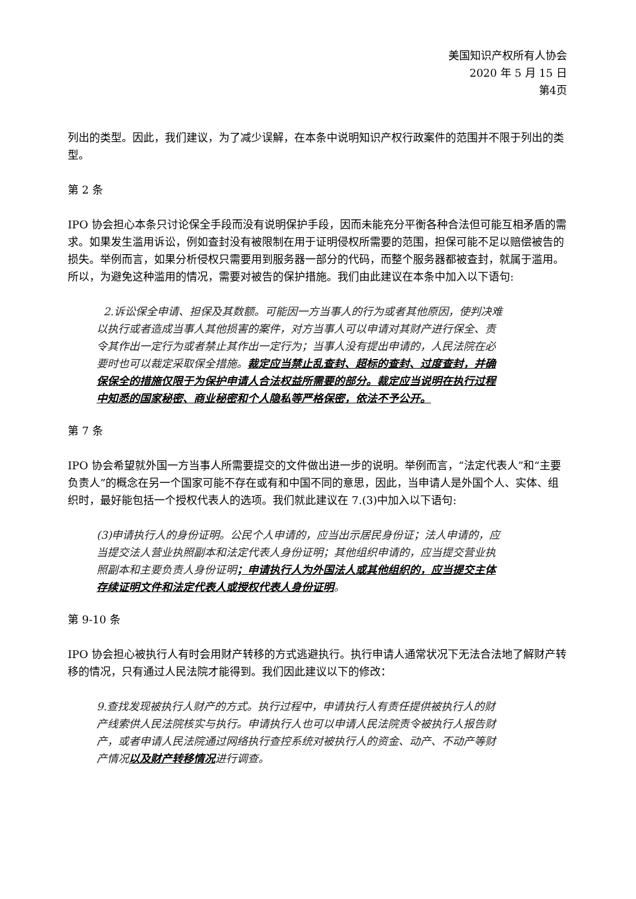美国知识产权所有人协会
2020 年 5 月 15 日
第4页
列出的类型。因此，我们建议，为了减少误解，在本条中说明知识产权行政案件的范围并不限于列出的类型。
第 2 条
IPO 协会担心本条只讨论保全手段而没有说明保护手段，因而未能充分平衡各种合法但可能互相矛盾的需求。如果发生滥用诉讼，例如查封没有被限制在用于证明侵权所需要的范围，担保可能不足以赔偿被告的损失。举例而言，如果分析侵权只需要用到服务器一部分的代码，而整个服务器都被查封，就属于滥用。所以，为避免这种滥用的情况，需要对被告的保护措施。我们由此建议在本条中加入以下语句:
2.诉讼保全申请、担保及其数额。可能因一方当事人的行为或者其他原因，使判决难以执行或者造成当事人其他损害的案件，对方当事人可以申请对其财产进行保全、责令其作出一定行为或者禁止其作出一定行为；当事人没有提出申请的，人民法院在必要时也可以裁定采取保全措施。裁定应当禁止乱查封、超标的查封、过度查封，并确保保全的措施仅限于为保护申请人合法权益所需要的部分。裁定应当说明在执行过程中知悉的国家秘密、商业秘密和个人隐私等严格保密，依法不予公开。
第 7 条
IPO 协会希望就外国一方当事人所需要提交的文件做出进一步的说明。举例而言，“法定代表人”和“主要负责人”的概念在另一个国家可能不存在或有和中国不同的意思，因此，当申请人是外国个人、实体、组织时，最好能包括一个授权代表人的选项。我们就此建议在 7.(3)中加入以下语句:
(3)申请执行人的身份证明。公民个人申请的，应当出示居民身份证；法人申请的，应当提交法人营业执照副本和法定代表人身份证明；其他组织申请的，应当提交营业执照副本和主要负责人身份证明；申请执行人为外国法人或其他组织的，应当提交主体存续证明文件和法定代表人或授权代表人身份证明。
第 9-10 条
IPO 协会担心被执行人有时会用财产转移的方式逃避执行。执行申请人通常状况下无法合法地了解财产转移的情况，只有通过人民法院才能得到。我们因此建议以下的修改：
9.查找发现被执行人财产的方式。执行过程中，申请执行人有责任提供被执行人的财产线索供人民法院核实与执行。申请执行人也可以申请人民法院责令被执行人报告财产，或者申请人民法院通过网络执行查控系统对被执行人的资金、动产、不动产等财产情况以及财产转移情况进行调查。